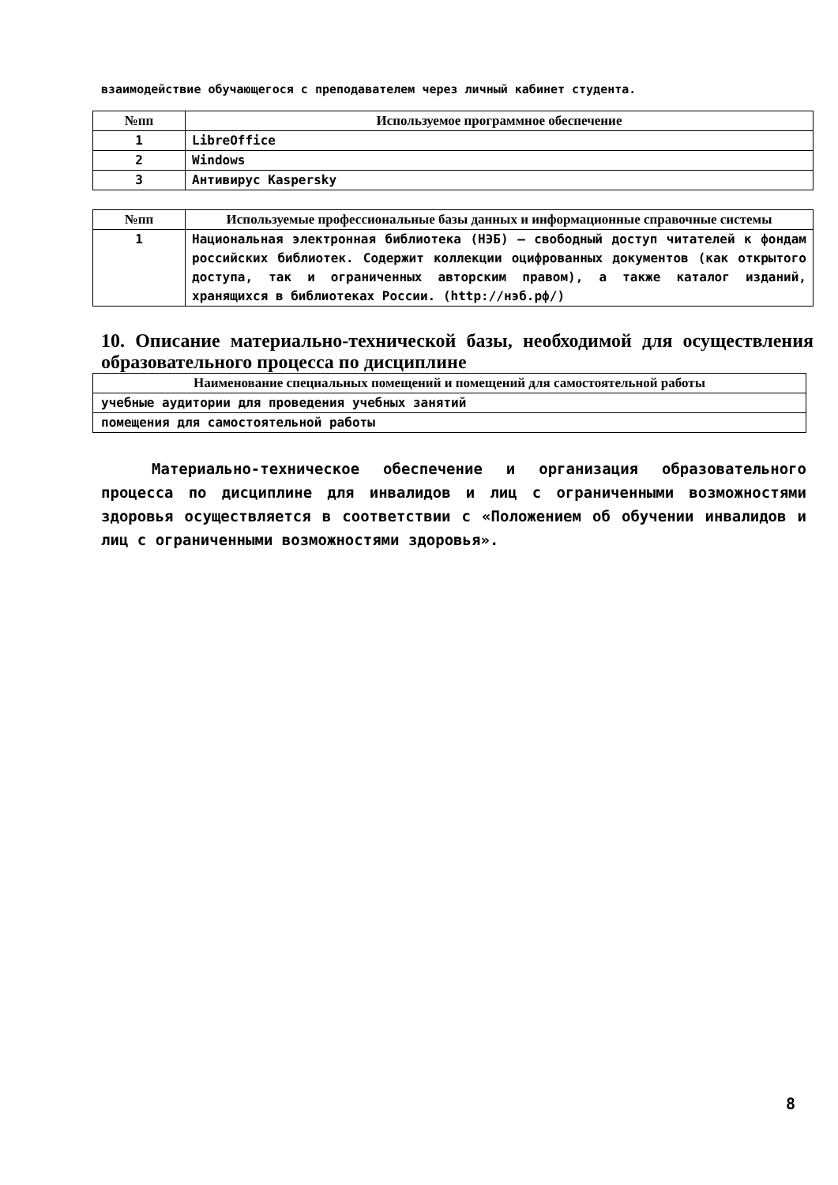взаимодействие обучающегося с преподавателем через личный кабинет студента.
| №пп | Используемое программное обеспечение |
| --- | --- |
| 1 | LibreOffice |
| 2 | Windows |
| 3 | Антивирус Kaspersky |
| №пп | Используемые профессиональные базы данных и информационные справочные системы |
| --- | --- |
| 1 | Национальная электронная библиотека (НЭБ) – свободный доступ читателей к фондам российских библиотек. Содержит коллекции оцифрованных документов (как открытого доступа, так и ограниченных авторским правом), а также каталог изданий, хранящихся в библиотеках России. (http://нэб.рф/) |
10. Описание материально-технической базы, необходимой для осуществления образовательного процесса по дисциплине
| Наименование специальных помещений и помещений для самостоятельной работы |
| --- |
| учебные аудитории для проведения учебных занятий |
| помещения для самостоятельной работы |
Материально-техническое обеспечение и организация образовательного процесса по дисциплине для инвалидов и лиц с ограниченными возможностями здоровья осуществляется в соответствии с «Положением об обучении инвалидов и лиц с ограниченными возможностями здоровья».
8